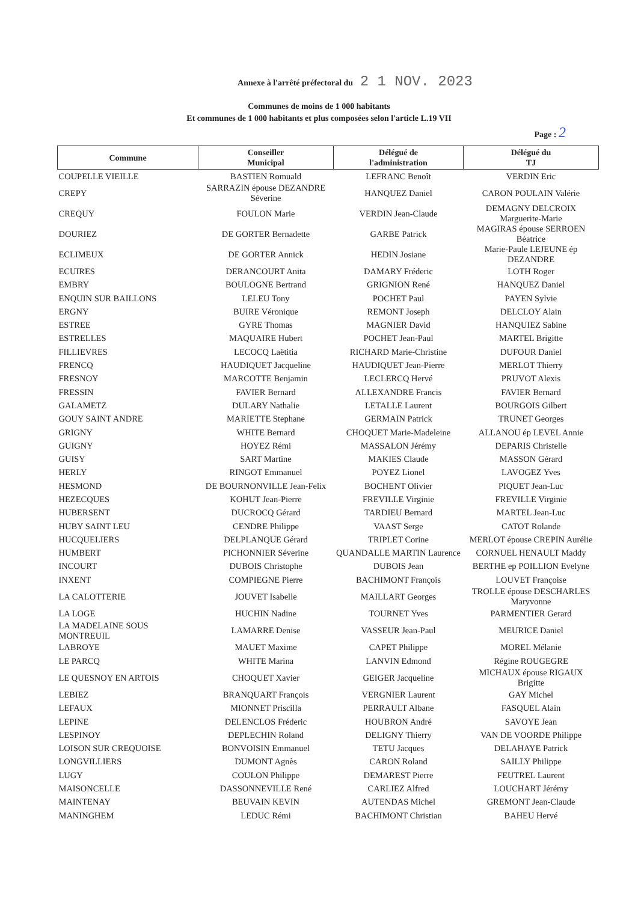Annexe à l'arrêté préfectoral du 2 1 NOV. 2023
Communes de moins de 1 000 habitants
Et communes de 1 000 habitants et plus composées selon l'article L.19 VII
Page : 2
| Commune | Conseiller Municipal | Délégué de l'administration | Délégué du TJ |
| --- | --- | --- | --- |
| COUPELLE VIEILLE | BASTIEN Romuald | LEFRANC Benoît | VERDIN Eric |
| CREPY | SARRAZIN épouse DEZANDRE Séverine | HANQUEZ Daniel | CARON POULAIN Valérie |
| CREQUY | FOULON Marie | VERDIN Jean-Claude | DEMAGNY DELCROIX Marguerite-Marie |
| DOURIEZ | DE GORTER Bernadette | GARBE Patrick | MAGIRAS épouse SERROEN Béatrice |
| ECLIMEUX | DE GORTER Annick | HEDIN Josiane | Marie-Paule LEJEUNE ép DEZANDRE |
| ECUIRES | DERANCOURT Anita | DAMARY Fréderic | LOTH Roger |
| EMBRY | BOULOGNE Bertrand | GRIGNION René | HANQUEZ Daniel |
| ENQUIN SUR BAILLONS | LELEU Tony | POCHET Paul | PAYEN Sylvie |
| ERGNY | BUIRE Véronique | REMONT Joseph | DELCLOY Alain |
| ESTREE | GYRE Thomas | MAGNIER David | HANQUIEZ Sabine |
| ESTRELLES | MAQUAIRE Hubert | POCHET Jean-Paul | MARTEL Brigitte |
| FILLIEVRES | LECOCQ Laëtitia | RICHARD Marie-Christine | DUFOUR Daniel |
| FRENCQ | HAUDIQUET Jacqueline | HAUDIQUET Jean-Pierre | MERLOT Thierry |
| FRESNOY | MARCOTTE Benjamin | LECLERCQ Hervé | PRUVOT Alexis |
| FRESSIN | FAVIER Bernard | ALLEXANDRE Francis | FAVIER Bernard |
| GALAMETZ | DULARY Nathalie | LETALLE Laurent | BOURGOIS Gilbert |
| GOUY SAINT ANDRE | MARIETTE Stephane | GERMAIN Patrick | TRUNET Georges |
| GRIGNY | WHITE Bernard | CHOQUET Marie-Madeleine | ALLANOU ép LEVEL Annie |
| GUIGNY | HOYEZ Rémi | MASSALON Jérémy | DEPARIS Christelle |
| GUISY | SART Martine | MAKIES Claude | MASSON Gérard |
| HERLY | RINGOT Emmanuel | POYEZ Lionel | LAVOGEZ Yves |
| HESMOND | DE BOURNONVILLE Jean-Felix | BOCHENT Olivier | PIQUET Jean-Luc |
| HEZECQUES | KOHUT Jean-Pierre | FREVILLE Virginie | FREVILLE Virginie |
| HUBERSENT | DUCROCQ Gérard | TARDIEU Bernard | MARTEL Jean-Luc |
| HUBY SAINT LEU | CENDRE Philippe | VAAST Serge | CATOT Rolande |
| HUCQUELIERS | DELPLANQUE Gérard | TRIPLET Corine | MERLOT épouse CREPIN Aurélie |
| HUMBERT | PICHONNIER Séverine | QUANDALLE MARTIN Laurence | CORNUEL HENAULT Maddy |
| INCOURT | DUBOIS Christophe | DUBOIS Jean | BERTHE ep POILLION Evelyne |
| INXENT | COMPIEGNE Pierre | BACHIMONT François | LOUVET Françoise |
| LA CALOTTERIE | JOUVET Isabelle | MAILLART Georges | TROLLE épouse DESCHARLES Maryvonne |
| LA LOGE | HUCHIN Nadine | TOURNET Yves | PARMENTIER Gerard |
| LA MADELAINE SOUS MONTREUIL | LAMARRE Denise | VASSEUR Jean-Paul | MEURICE Daniel |
| LABROYE | MAUET Maxime | CAPET Philippe | MOREL Mélanie |
| LE PARCQ | WHITE Marina | LANVIN Edmond | Régine ROUGEGRE |
| LE QUESNOY EN ARTOIS | CHOQUET Xavier | GEIGER Jacqueline | MICHAUX épouse RIGAUX Brigitte |
| LEBIEZ | BRANQUART François | VERGNIER Laurent | GAY Michel |
| LEFAUX | MIONNET Priscilla | PERRAULT Albane | FASQUEL Alain |
| LEPINE | DELENCLOS Fréderic | HOUBRON André | SAVOYE Jean |
| LESPINOY | DEPLECHIN Roland | DELIGNY Thierry | VAN DE VOORDE Philippe |
| LOISON SUR CREQUOISE | BONVOISIN Emmanuel | TETU Jacques | DELAHAYE Patrick |
| LONGVILLIERS | DUMONT Agnès | CARON Roland | SAILLY Philippe |
| LUGY | COULON Philippe | DEMAREST Pierre | FEUTREL Laurent |
| MAISONCELLE | DASSONNEVILLE René | CARLIEZ Alfred | LOUCHART Jérémy |
| MAINTENAY | BEUVAIN KEVIN | AUTENDAS Michel | GREMONT Jean-Claude |
| MANINGHEM | LEDUC Rémi | BACHIMONT Christian | BAHEU Hervé |